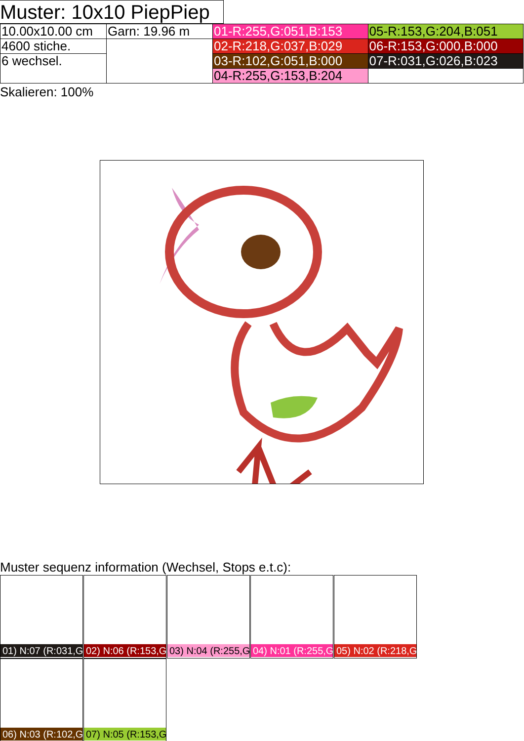Muster: 10x10 PiepPiep
| 10.00x10.00 cm | Garn: 19.96 m | 01-R:255,G:051,B:153 | 05-R:153,G:204,B:051 |
| 4600 stiche. | | 02-R:218,G:037,B:029 | 06-R:153,G:000,B:000 |
| 6 wechsel. | | 03-R:102,G:051,B:000 | 07-R:031,G:026,B:023 |
| | | 04-R:255,G:153,B:204 | |
Skalieren: 100%
Muster sequenz information (Wechsel, Stops e.t.c):
01) N:07 (R:031,G
02) N:06 (R:153,G
03) N:04 (R:255,G
04) N:01 (R:255,G
05) N:02 (R:218,G
06) N:03 (R:102,G
07) N:05 (R:153,G